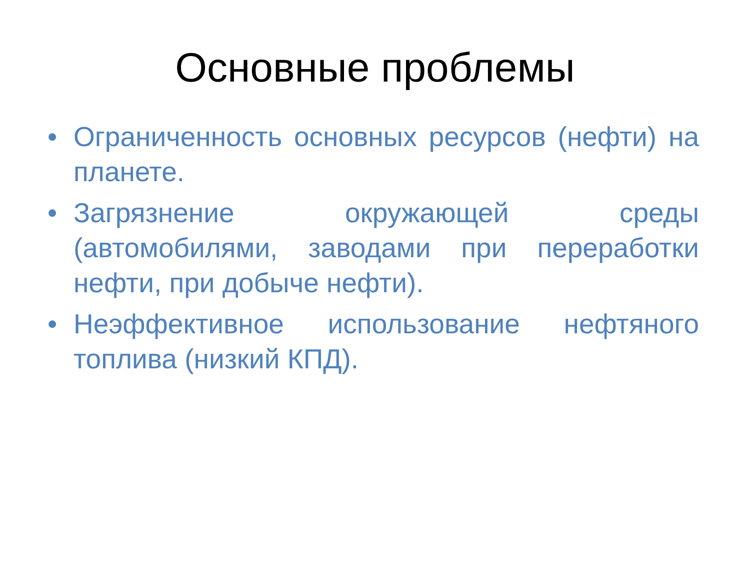Основные проблемы
• Ограниченность основных ресурсов (нефти) на планете.
• Загрязнение окружающей среды (автомобилями, заводами при переработки нефти, при добыче нефти).
• Неэффективное использование нефтяного топлива (низкий КПД).